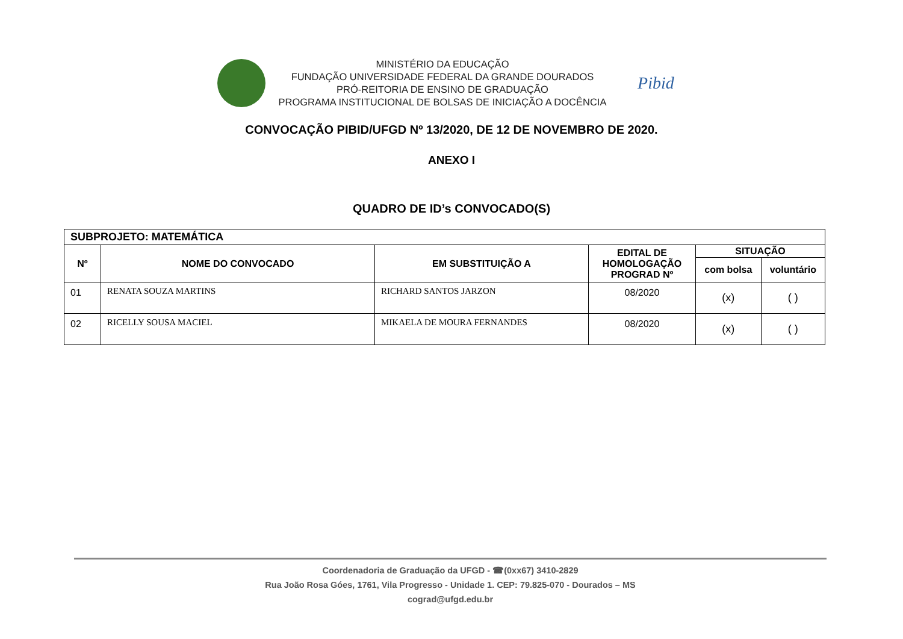MINISTÉRIO DA EDUCAÇÃO
FUNDAÇÃO UNIVERSIDADE FEDERAL DA GRANDE DOURADOS
PRÓ-REITORIA DE ENSINO DE GRADUAÇÃO
PROGRAMA INSTITUCIONAL DE BOLSAS DE INICIAÇÃO A DOCÊNCIA
Pibid
CONVOCAÇÃO PIBID/UFGD Nº 13/2020, DE 12 DE NOVEMBRO DE 2020.
ANEXO I
QUADRO DE ID’s CONVOCADO(S)
| SUBPROJETO: MATEMÁTICA | | | | | |
| --- | --- | --- | --- | --- | --- |
| Nº | NOME DO CONVOCADO | EM SUBSTITUIÇÃO A | EDITAL DE HOMOLOGAÇÃO PROGRAD Nº | SITUAÇÃO | |
| | | | | com bolsa | voluntário |
| 01 | RENATA SOUZA MARTINS | RICHARD SANTOS JARZON | 08/2020 | (x) | ( ) |
| 02 | RICELLY SOUSA MACIEL | MIKAELA DE MOURA FERNANDES | 08/2020 | (x) | ( ) |
Coordenadoria de Graduação da UFGD - ☎(0xx67) 3410-2829
Rua João Rosa Góes, 1761, Vila Progresso - Unidade 1. CEP: 79.825-070 - Dourados – MS
cograd@ufgd.edu.br